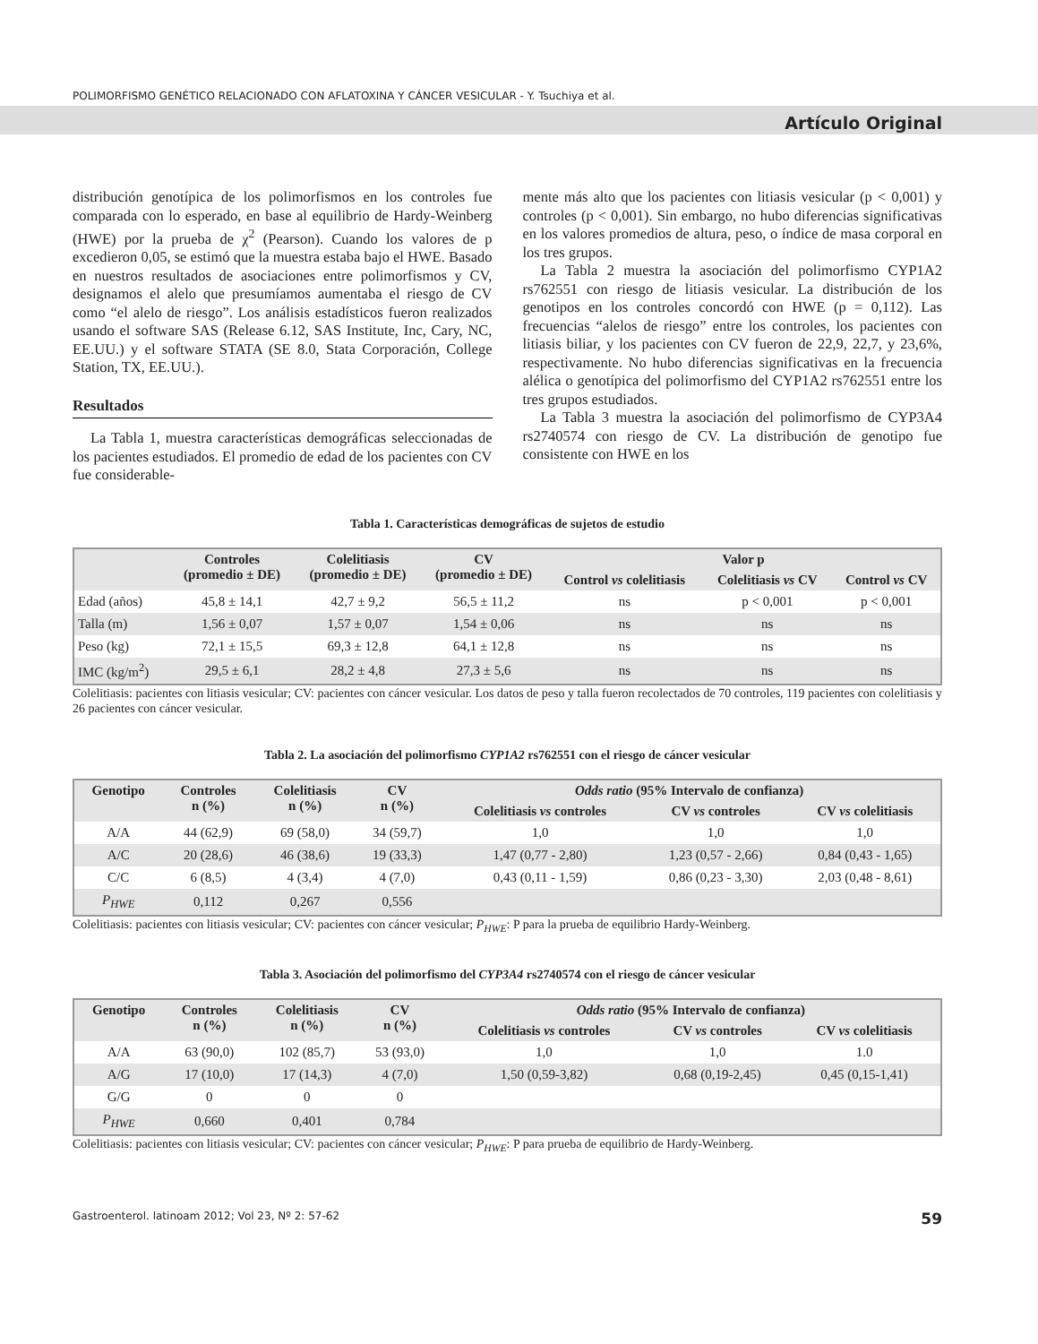POLIMORFISMO GENÉTICO RELACIONADO CON AFLATOXINA Y CÁNCER VESICULAR - Y. Tsuchiya et al.
Artículo Original
distribución genotípica de los polimorfismos en los controles fue comparada con lo esperado, en base al equilibrio de Hardy-Weinberg (HWE) por la prueba de χ<sup>2</sup> (Pearson). Cuando los valores de p excedieron 0,05, se estimó que la muestra estaba bajo el HWE. Basado en nuestros resultados de asociaciones entre polimorfismos y CV, designamos el alelo que presumíamos aumentaba el riesgo de CV como “el alelo de riesgo”. Los análisis estadísticos fueron realizados usando el software SAS (Release 6.12, SAS Institute, Inc, Cary, NC, EE.UU.) y el software STATA (SE 8.0, Stata Corporación, College Station, TX, EE.UU.).
Resultados
La Tabla 1, muestra características demográficas seleccionadas de los pacientes estudiados. El promedio de edad de los pacientes con CV fue considerable-
mente más alto que los pacientes con litiasis vesicular (p < 0,001) y controles (p < 0,001). Sin embargo, no hubo diferencias significativas en los valores promedios de altura, peso, o índice de masa corporal en los tres grupos.
La Tabla 2 muestra la asociación del polimorfismo CYP1A2 rs762551 con riesgo de litiasis vesicular. La distribución de los genotipos en los controles concordó con HWE (p = 0,112). Las frecuencias “alelos de riesgo” entre los controles, los pacientes con litiasis biliar, y los pacientes con CV fueron de 22,9, 22,7, y 23,6%, respectivamente. No hubo diferencias significativas en la frecuencia alélica o genotípica del polimorfismo del CYP1A2 rs762551 entre los tres grupos estudiados.
La Tabla 3 muestra la asociación del polimorfismo de CYP3A4 rs2740574 con riesgo de CV. La distribución de genotipo fue consistente con HWE en los
Tabla 1. Características demográficas de sujetos de estudio
| | Controles (promedio ± DE) | Colelitiasis (promedio ± DE) | CV (promedio ± DE) | Valor p | | |
| --- | --- | --- | --- | --- | --- | --- |
| | | | | Control vs colelitiasis | Colelitiasis vs CV | Control vs CV |
| Edad (años) | 45,8 ± 14,1 | 42,7 ± 9,2 | 56,5 ± 11,2 | ns | p < 0,001 | p < 0,001 |
| Talla (m) | 1,56 ± 0,07 | 1,57 ± 0,07 | 1,54 ± 0,06 | ns | ns | ns |
| Peso (kg) | 72,1 ± 15,5 | 69,3 ± 12,8 | 64,1 ± 12,8 | ns | ns | ns |
| IMC (kg/m<sup>2</sup>) | 29,5 ± 6,1 | 28,2 ± 4,8 | 27,3 ± 5,6 | ns | ns | ns |
Colelitiasis: pacientes con litiasis vesicular; CV: pacientes con cáncer vesicular. Los datos de peso y talla fueron recolectados de 70 controles, 119 pacientes con colelitiasis y 26 pacientes con cáncer vesicular.
Tabla 2. La asociación del polimorfismo CYP1A2 rs762551 con el riesgo de cáncer vesicular
| Genotipo | Controles n (%) | Colelitiasis n (%) | CV n (%) | Odds ratio (95% Intervalo de confianza) | | |
| --- | --- | --- | --- | --- | --- | --- |
| | | | | Colelitiasis vs controles | CV vs controles | CV vs colelitiasis |
| A/A | 44 (62,9) | 69 (58,0) | 34 (59,7) | 1,0 | 1,0 | 1,0 |
| A/C | 20 (28,6) | 46 (38,6) | 19 (33,3) | 1,47 (0,77 - 2,80) | 1,23 (0,57 - 2,66) | 0,84 (0,43 - 1,65) |
| C/C | 6 (8,5) | 4 (3,4) | 4 (7,0) | 0,43 (0,11 - 1,59) | 0,86 (0,23 - 3,30) | 2,03 (0,48 - 8,61) |
| P<sub>HWE</sub> | 0,112 | 0,267 | 0,556 | | | |
Colelitiasis: pacientes con litiasis vesicular; CV: pacientes con cáncer vesicular; P<sub>HWE</sub>: P para la prueba de equilibrio Hardy-Weinberg.
Tabla 3. Asociación del polimorfismo del CYP3A4 rs2740574 con el riesgo de cáncer vesicular
| Genotipo | Controles n (%) | Colelitiasis n (%) | CV n (%) | Odds ratio (95% Intervalo de confianza) | | |
| --- | --- | --- | --- | --- | --- | --- |
| | | | | Colelitiasis vs controles | CV vs controles | CV vs colelitiasis |
| A/A | 63 (90,0) | 102 (85,7) | 53 (93,0) | 1,0 | 1,0 | 1.0 |
| A/G | 17 (10,0) | 17 (14,3) | 4 (7,0) | 1,50 (0,59-3,82) | 0,68 (0,19-2,45) | 0,45 (0,15-1,41) |
| G/G | 0 | 0 | 0 | | | |
| P<sub>HWE</sub> | 0,660 | 0,401 | 0,784 | | | |
Colelitiasis: pacientes con litiasis vesicular; CV: pacientes con cáncer vesicular; P<sub>HWE</sub>: P para prueba de equilibrio de Hardy-Weinberg.
Gastroenterol. latinoam 2012; Vol 23, Nº 2: 57-62 59